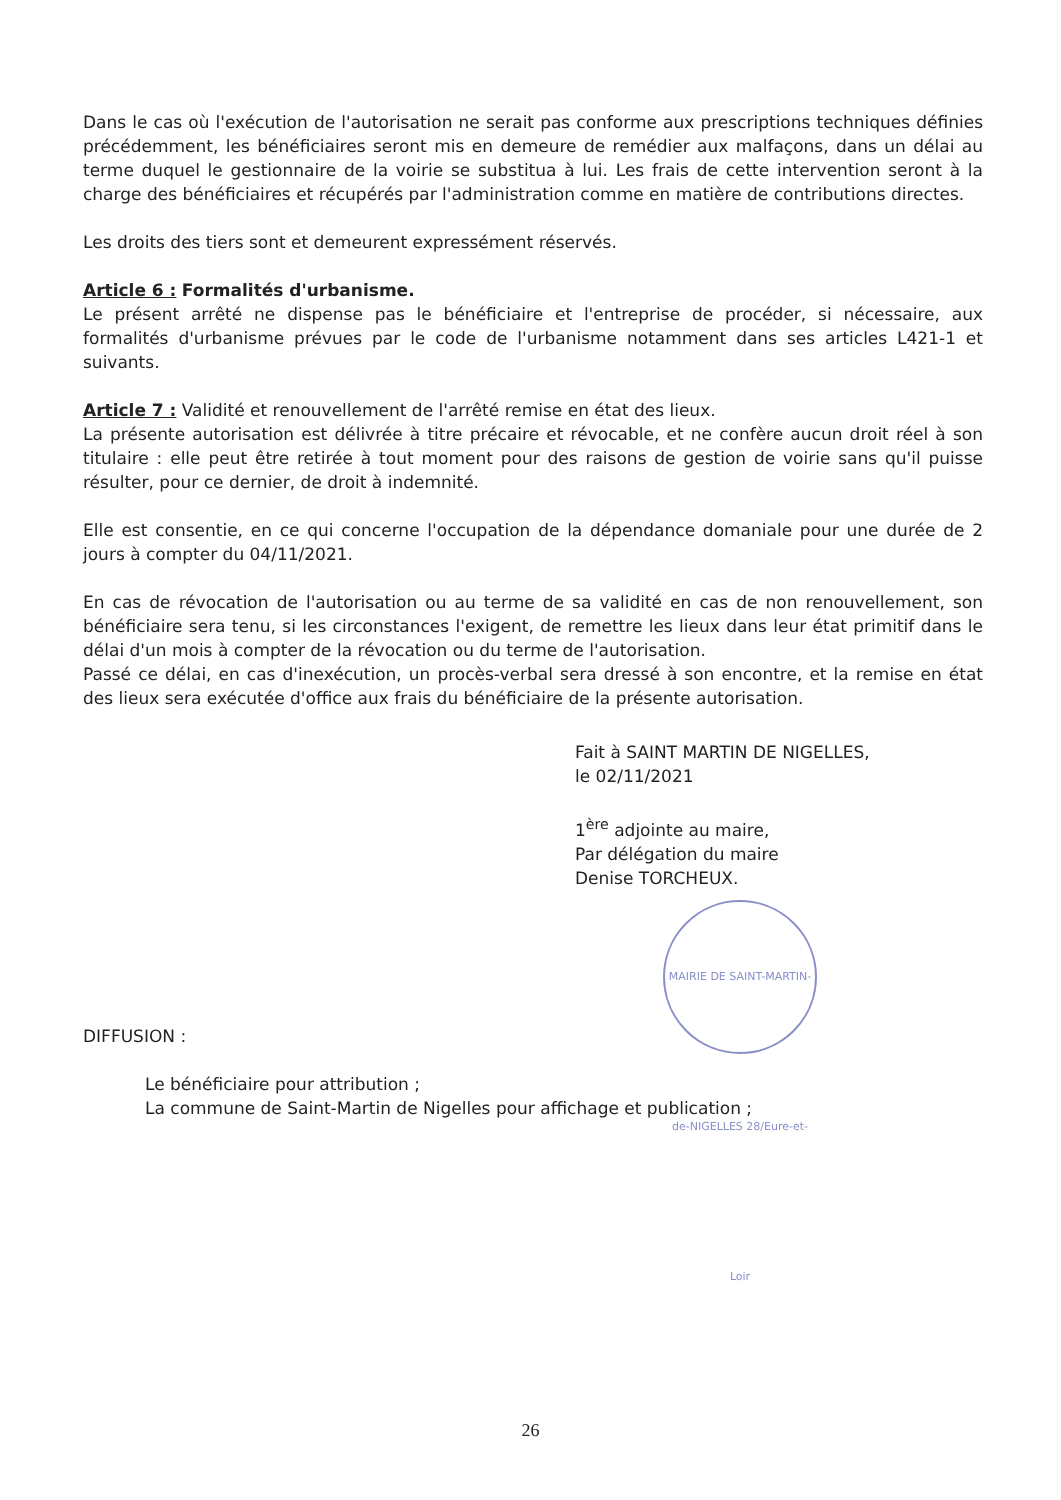Dans le cas où l'exécution de l'autorisation ne serait pas conforme aux prescriptions techniques définies précédemment, les bénéficiaires seront mis en demeure de remédier aux malfaçons, dans un délai au terme duquel le gestionnaire de la voirie se substitua à lui. Les frais de cette intervention seront à la charge des bénéficiaires et récupérés par l'administration comme en matière de contributions directes.
Les droits des tiers sont et demeurent expressément réservés.
Article 6 : Formalités d'urbanisme.
Le présent arrêté ne dispense pas le bénéficiaire et l'entreprise de procéder, si nécessaire, aux formalités d'urbanisme prévues par le code de l'urbanisme notamment dans ses articles L421-1 et suivants.
Article 7 : Validité et renouvellement de l'arrêté remise en état des lieux.
La présente autorisation est délivrée à titre précaire et révocable, et ne confère aucun droit réel à son titulaire : elle peut être retirée à tout moment pour des raisons de gestion de voirie sans qu'il puisse résulter, pour ce dernier, de droit à indemnité.
Elle est consentie, en ce qui concerne l'occupation de la dépendance domaniale pour une durée de 2 jours à compter du 04/11/2021.
En cas de révocation de l'autorisation ou au terme de sa validité en cas de non renouvellement, son bénéficiaire sera tenu, si les circonstances l'exigent, de remettre les lieux dans leur état primitif dans le délai d'un mois à compter de la révocation ou du terme de l'autorisation.
Passé ce délai, en cas d'inexécution, un procès-verbal sera dressé à son encontre, et la remise en état des lieux sera exécutée d'office aux frais du bénéficiaire de la présente autorisation.
Fait à SAINT MARTIN DE NIGELLES,
le 02/11/2021
1<sup>ère</sup> adjointe au maire,
Par délégation du maire
Denise TORCHEUX.
MAIRIE DE SAINT-MARTIN-de-NIGELLES 28/Eure-et-Loir
DIFFUSION :
Le bénéficiaire pour attribution ;
La commune de Saint-Martin de Nigelles pour affichage et publication ;
26